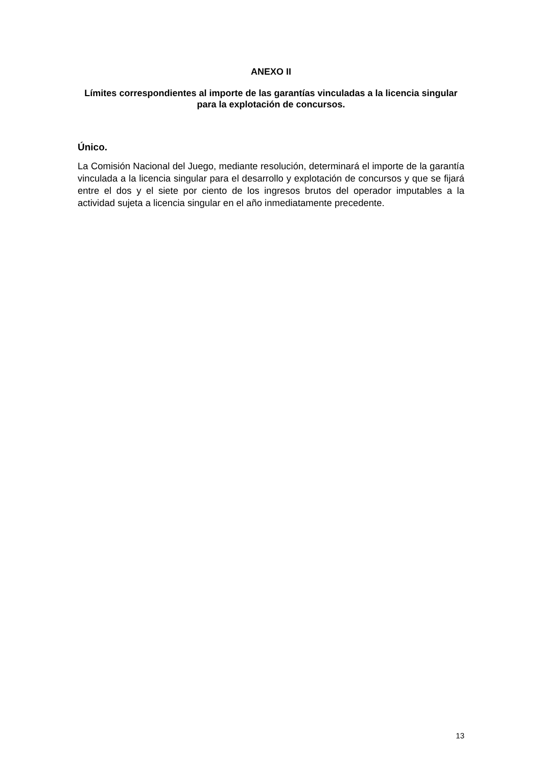ANEXO II
Límites correspondientes al importe de las garantías vinculadas a la licencia singular para la explotación de concursos.
Único.
La Comisión Nacional del Juego, mediante resolución, determinará el importe de la garantía vinculada a la licencia singular para el desarrollo y explotación de concursos y que se fijará entre el dos y el siete por ciento de los ingresos brutos del operador imputables a la actividad sujeta a licencia singular en el año inmediatamente precedente.
13